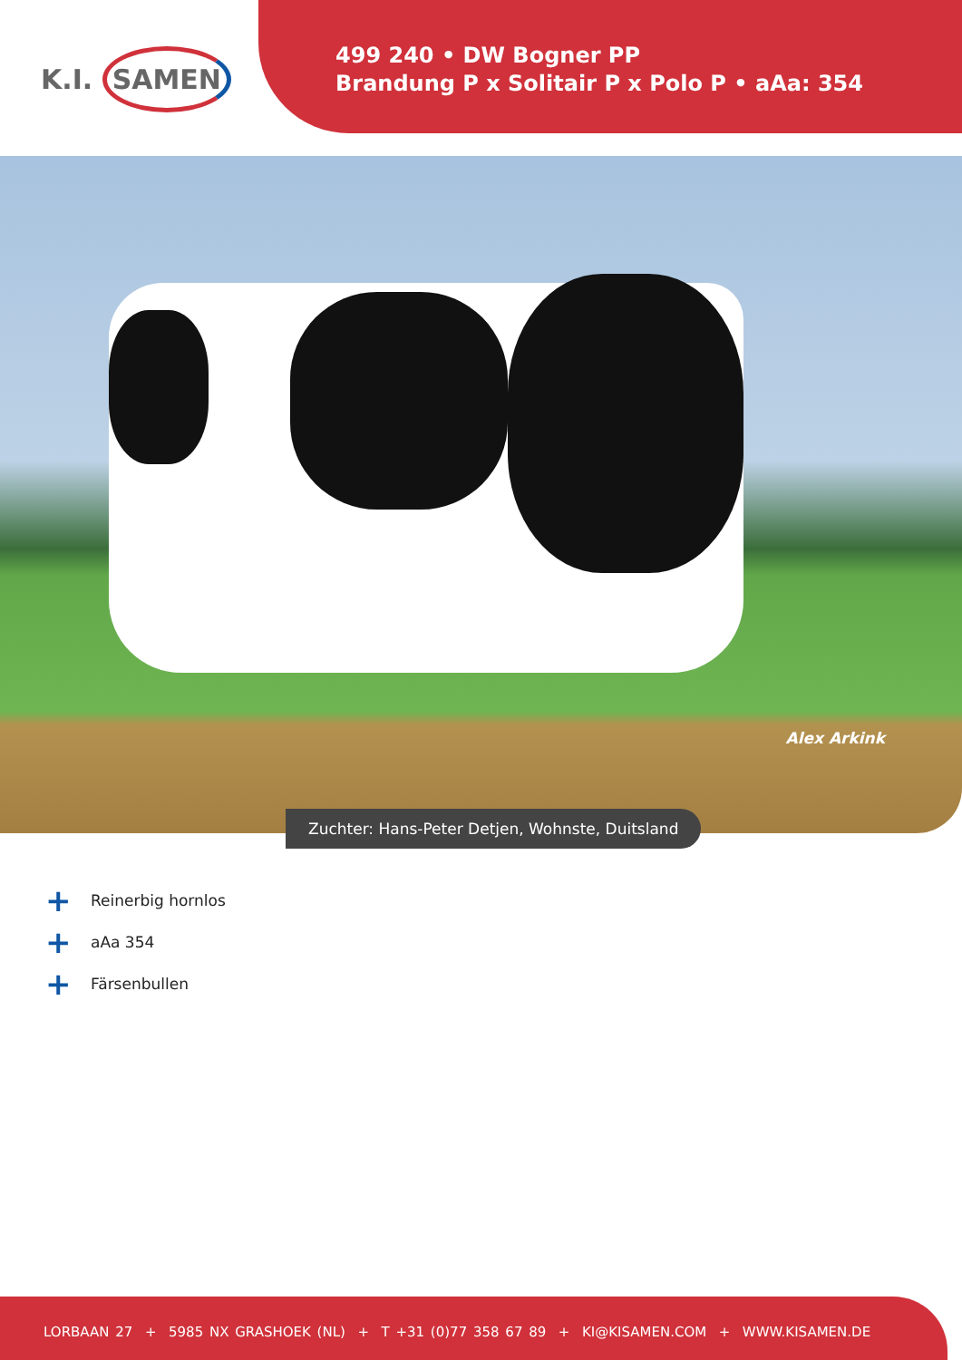K.I. SAMEN
499 240 • DW Bogner PP
Brandung P x Solitair P x Polo P • aAa: 354
Alex Arkink
Zuchter: Hans-Peter Detjen, Wohnste, Duitsland
+ Reinerbig hornlos
+ aAa 354
+ Färsenbullen
LORBAAN 27 + 5985 NX GRASHOEK (NL) + T +31 (0)77 358 67 89 + KI@KISAMEN.COM + WWW.KISAMEN.DE